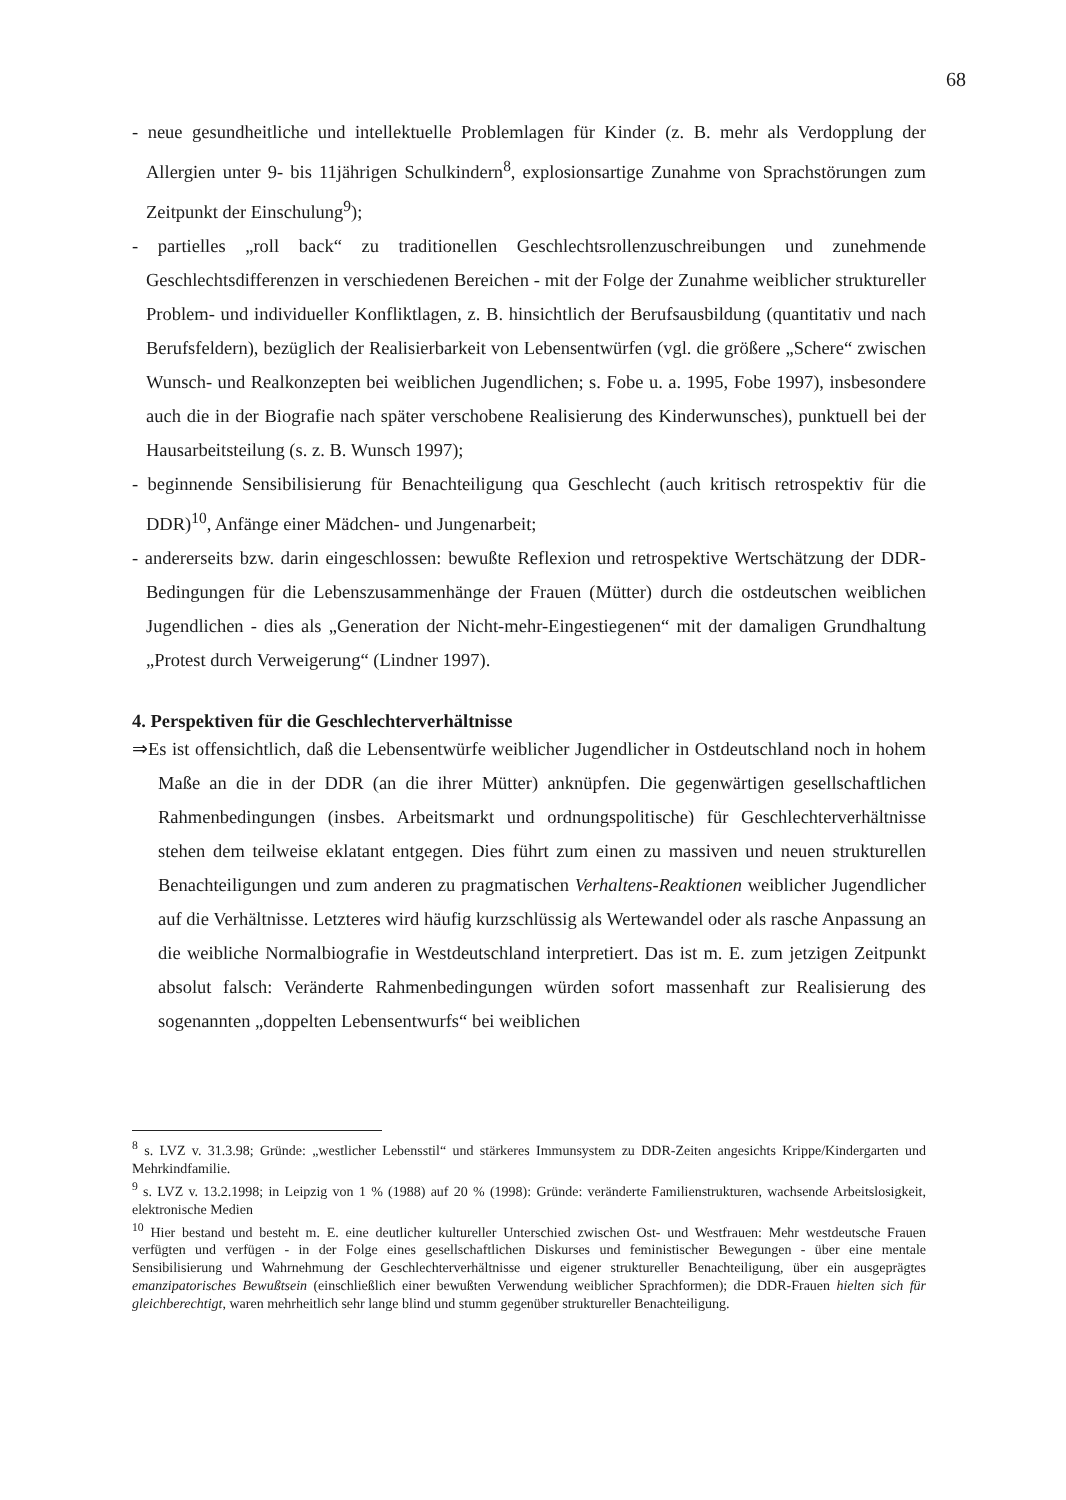68
- neue gesundheitliche und intellektuelle Problemlagen für Kinder (z. B. mehr als Verdopplung der Allergien unter 9- bis 11jährigen Schulkindern<sup>8</sup>, explosionsartige Zunahme von Sprachstörungen zum Zeitpunkt der Einschulung<sup>9</sup>);
- partielles „roll back“ zu traditionellen Geschlechtsrollenzuschreibungen und zunehmende Geschlechtsdifferenzen in verschiedenen Bereichen - mit der Folge der Zunahme weiblicher struktureller Problem- und individueller Konfliktlagen, z. B. hinsichtlich der Berufsausbildung (quantitativ und nach Berufsfeldern), bezüglich der Realisierbarkeit von Lebensentwürfen (vgl. die größere „Schere“ zwischen Wunsch- und Realkonzepten bei weiblichen Jugendlichen; s. Fobe u. a. 1995, Fobe 1997), insbesondere auch die in der Biografie nach später verschobene Realisierung des Kinderwunsches), punktuell bei der Hausarbeitsteilung (s. z. B. Wunsch 1997);
- beginnende Sensibilisierung für Benachteiligung qua Geschlecht (auch kritisch retrospektiv für die DDR)<sup>10</sup>, Anfänge einer Mädchen- und Jungenarbeit;
- andererseits bzw. darin eingeschlossen: bewußte Reflexion und retrospektive Wertschätzung der DDR-Bedingungen für die Lebenszusammenhänge der Frauen (Mütter) durch die ostdeutschen weiblichen Jugendlichen - dies als „Generation der Nicht-mehr-Eingestiegenen“ mit der damaligen Grundhaltung „Protest durch Verweigerung“ (Lindner 1997).
4. Perspektiven für die Geschlechterverhältnisse
⇒Es ist offensichtlich, daß die Lebensentwürfe weiblicher Jugendlicher in Ostdeutschland noch in hohem Maße an die in der DDR (an die ihrer Mütter) anknüpfen. Die gegenwärtigen gesellschaftlichen Rahmenbedingungen (insbes. Arbeitsmarkt und ordnungspolitische) für Geschlechterverhältnisse stehen dem teilweise eklatant entgegen. Dies führt zum einen zu massiven und neuen strukturellen Benachteiligungen und zum anderen zu pragmatischen Verhaltens-Reaktionen weiblicher Jugendlicher auf die Verhältnisse. Letzteres wird häufig kurzschlüssig als Wertewandel oder als rasche Anpassung an die weibliche Normalbiografie in Westdeutschland interpretiert. Das ist m. E. zum jetzigen Zeitpunkt absolut falsch: Veränderte Rahmenbedingungen würden sofort massenhaft zur Realisierung des sogenannten „doppelten Lebensentwurfs“ bei weiblichen
<sup>8</sup> s. LVZ v. 31.3.98; Gründe: „westlicher Lebensstil“ und stärkeres Immunsystem zu DDR-Zeiten angesichts Krippe/Kindergarten und Mehrkindfamilie.
<sup>9</sup> s. LVZ v. 13.2.1998; in Leipzig von 1 % (1988) auf 20 % (1998): Gründe: veränderte Familienstrukturen, wachsende Arbeitslosigkeit, elektronische Medien
<sup>10</sup> Hier bestand und besteht m. E. eine deutlicher kultureller Unterschied zwischen Ost- und Westfrauen: Mehr westdeutsche Frauen verfügten und verfügen - in der Folge eines gesellschaftlichen Diskurses und feministischer Bewegungen - über eine mentale Sensibilisierung und Wahrnehmung der Geschlechterverhältnisse und eigener struktureller Benachteiligung, über ein ausgeprägtes emanzipatorisches Bewußtsein (einschließlich einer bewußten Verwendung weiblicher Sprachformen); die DDR-Frauen hielten sich für gleichberechtigt, waren mehrheitlich sehr lange blind und stumm gegenüber struktureller Benachteiligung.